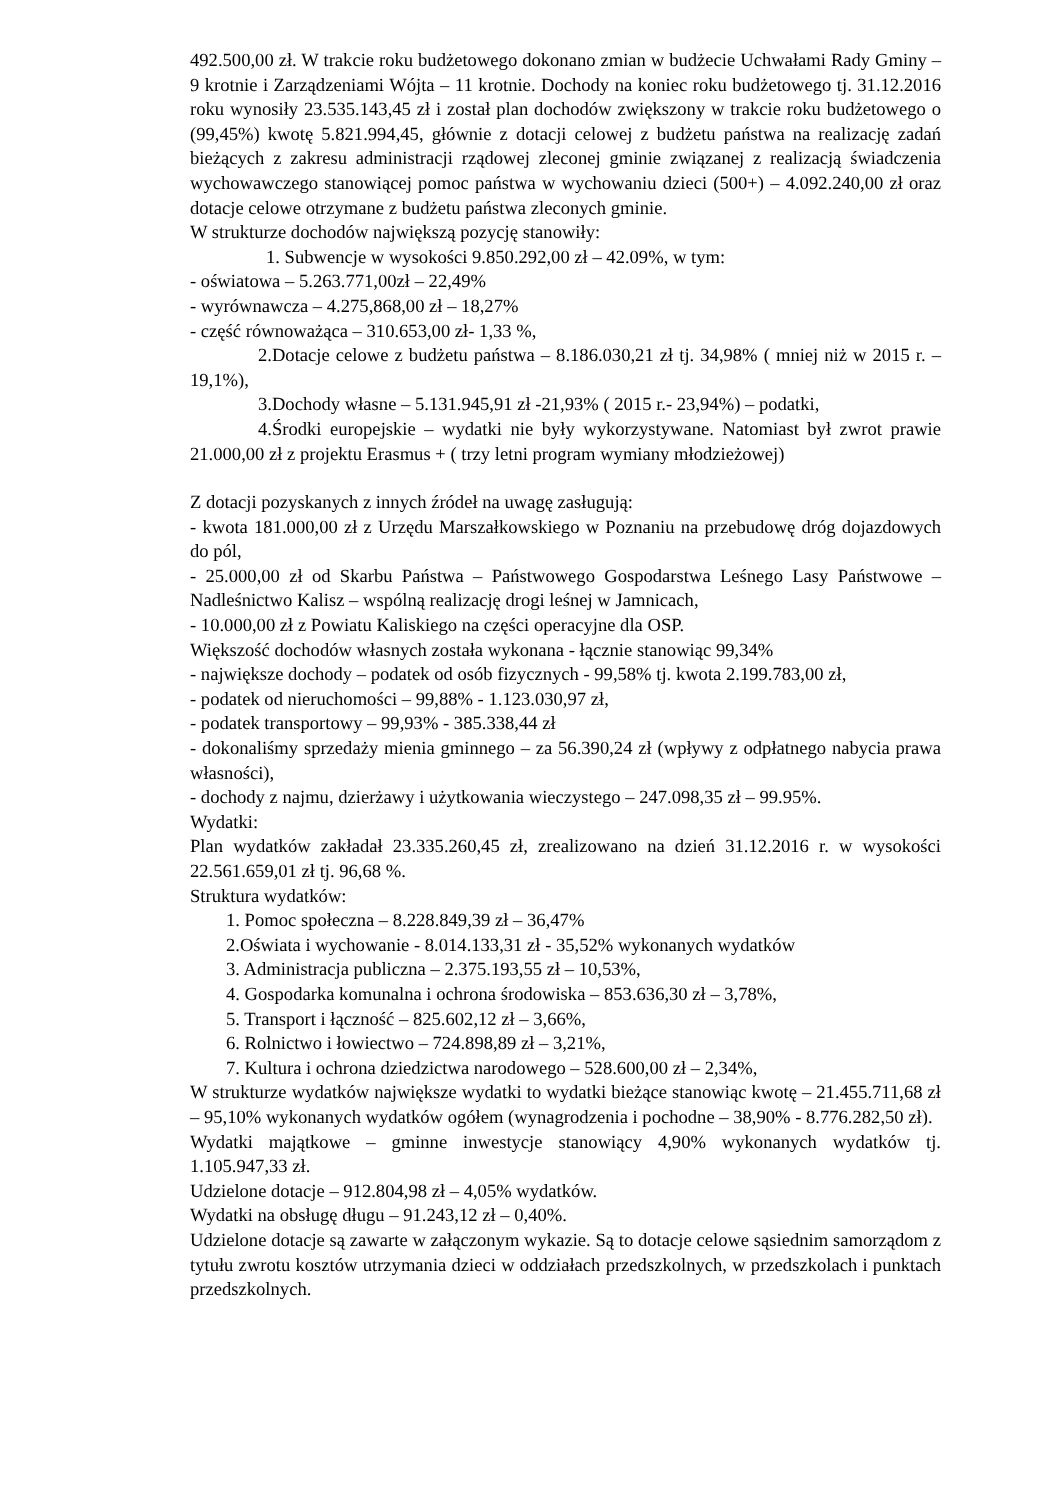492.500,00 zł. W trakcie roku budżetowego dokonano zmian w budżecie Uchwałami Rady Gminy – 9 krotnie i Zarządzeniami Wójta – 11 krotnie. Dochody na koniec roku budżetowego tj. 31.12.2016 roku wynosiły 23.535.143,45 zł i został plan dochodów zwiększony w trakcie roku budżetowego o (99,45%) kwotę 5.821.994,45, głównie z dotacji celowej z budżetu państwa na realizację zadań bieżących z zakresu administracji rządowej zleconej gminie związanej z realizacją świadczenia wychowawczego stanowiącej pomoc państwa w wychowaniu dzieci (500+) – 4.092.240,00 zł oraz dotacje celowe otrzymane z budżetu państwa zleconych gminie.
W strukturze dochodów największą pozycję stanowiły:
1. Subwencje w wysokości 9.850.292,00 zł – 42.09%, w tym:
- oświatowa – 5.263.771,00zł – 22,49%
- wyrównawcza – 4.275,868,00 zł – 18,27%
- część równoważąca – 310.653,00 zł- 1,33 %,
2.Dotacje celowe z budżetu państwa – 8.186.030,21 zł tj. 34,98% ( mniej niż w 2015 r. – 19,1%),
3.Dochody własne – 5.131.945,91 zł -21,93% ( 2015 r.- 23,94%) – podatki,
4.Środki europejskie – wydatki nie były wykorzystywane. Natomiast był zwrot prawie 21.000,00 zł z projektu Erasmus + ( trzy letni program wymiany młodzieżowej)
Z dotacji pozyskanych z innych źródeł na uwagę zasługują:
- kwota 181.000,00 zł z Urzędu Marszałkowskiego w Poznaniu na przebudowę dróg dojazdowych do pól,
- 25.000,00 zł od Skarbu Państwa – Państwowego Gospodarstwa Leśnego Lasy Państwowe – Nadleśnictwo Kalisz – wspólną realizację drogi leśnej w Jamnicach,
- 10.000,00 zł z Powiatu Kaliskiego na części operacyjne dla OSP.
Większość dochodów własnych została wykonana - łącznie stanowiąc 99,34%
- największe dochody – podatek od osób fizycznych - 99,58% tj. kwota 2.199.783,00 zł,
- podatek od nieruchomości – 99,88% - 1.123.030,97 zł,
- podatek transportowy – 99,93% - 385.338,44 zł
- dokonaliśmy sprzedaży mienia gminnego – za 56.390,24 zł (wpływy z odpłatnego nabycia prawa własności),
- dochody z najmu, dzierżawy i użytkowania wieczystego – 247.098,35 zł – 99.95%.
Wydatki:
Plan wydatków zakładał 23.335.260,45 zł, zrealizowano na dzień 31.12.2016 r. w wysokości 22.561.659,01 zł tj. 96,68 %.
Struktura wydatków:
1. Pomoc społeczna – 8.228.849,39 zł – 36,47%
2.Oświata i wychowanie - 8.014.133,31 zł - 35,52% wykonanych wydatków
3. Administracja publiczna – 2.375.193,55 zł – 10,53%,
4. Gospodarka komunalna i ochrona środowiska – 853.636,30 zł – 3,78%,
5. Transport i łączność – 825.602,12 zł – 3,66%,
6. Rolnictwo i łowiectwo – 724.898,89 zł – 3,21%,
7. Kultura i ochrona dziedzictwa narodowego – 528.600,00 zł – 2,34%,
W strukturze wydatków największe wydatki to wydatki bieżące stanowiąc kwotę – 21.455.711,68 zł – 95,10% wykonanych wydatków ogółem (wynagrodzenia i pochodne – 38,90% - 8.776.282,50 zł).
Wydatki majątkowe – gminne inwestycje stanowiący 4,90% wykonanych wydatków tj. 1.105.947,33 zł.
Udzielone dotacje – 912.804,98 zł – 4,05% wydatków.
Wydatki na obsługę długu – 91.243,12 zł – 0,40%.
Udzielone dotacje są zawarte w załączonym wykazie. Są to dotacje celowe sąsiednim samorządom z tytułu zwrotu kosztów utrzymania dzieci w oddziałach przedszkolnych, w przedszkolach i punktach przedszkolnych.